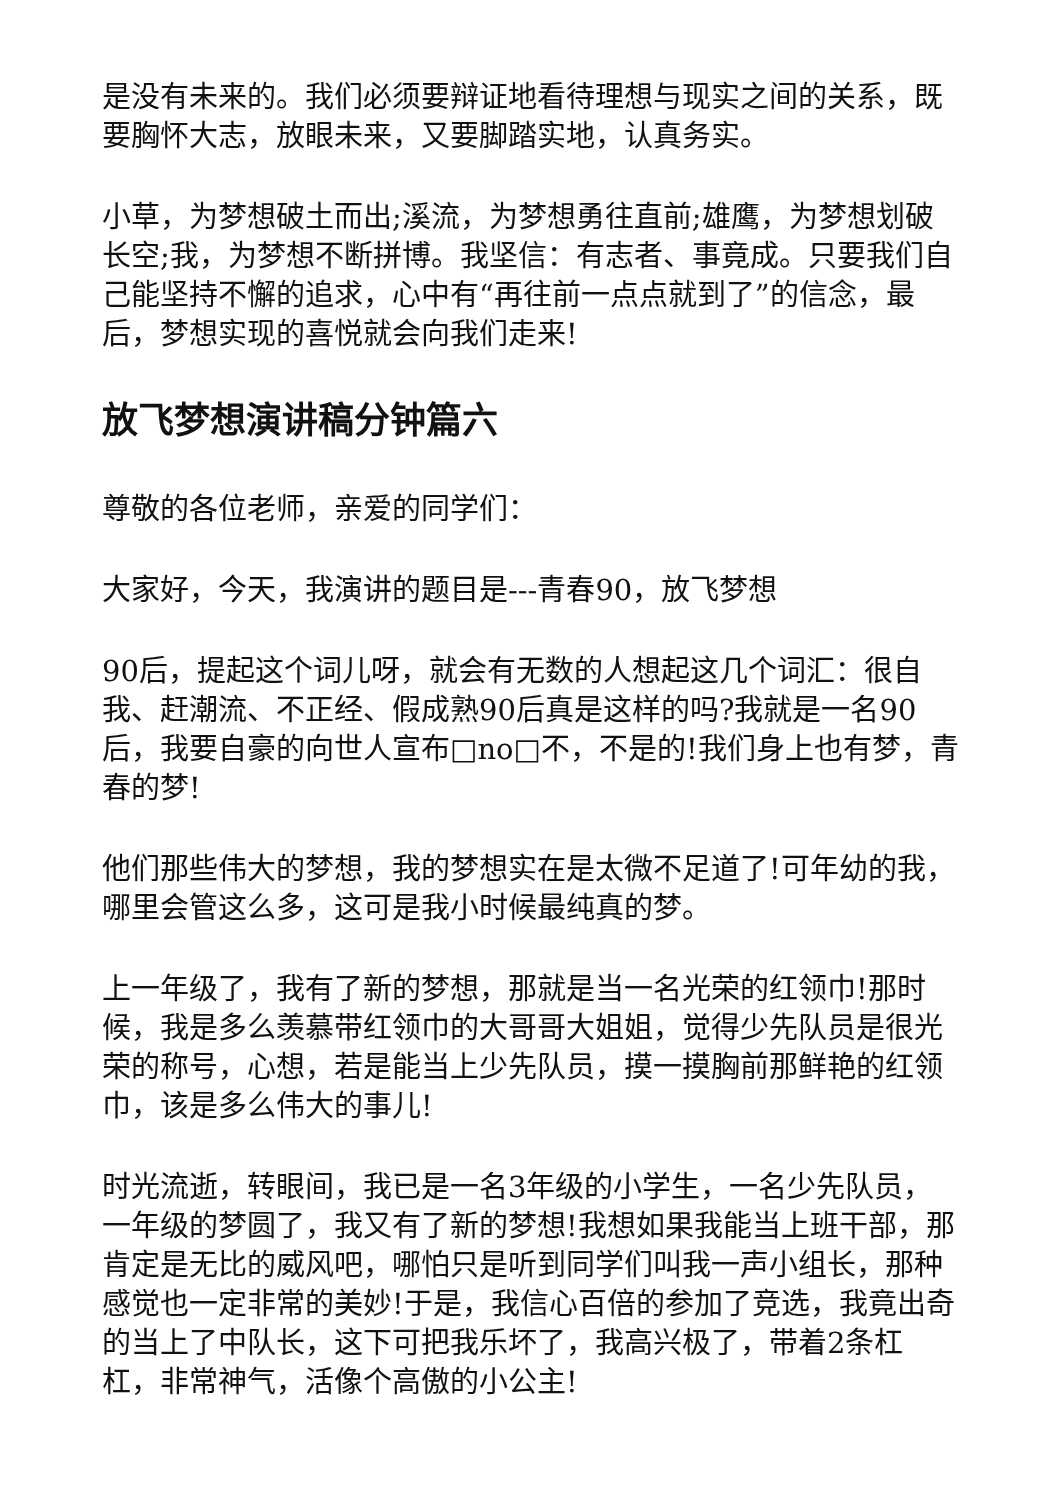是没有未来的。我们必须要辩证地看待理想与现实之间的关系，既要胸怀大志，放眼未来，又要脚踏实地，认真务实。
小草，为梦想破土而出;溪流，为梦想勇往直前;雄鹰，为梦想划破长空;我，为梦想不断拼博。我坚信：有志者、事竟成。只要我们自己能坚持不懈的追求，心中有“再往前一点点就到了”的信念，最后，梦想实现的喜悦就会向我们走来!
放飞梦想演讲稿分钟篇六
尊敬的各位老师，亲爱的同学们：
大家好，今天，我演讲的题目是---青春90，放飞梦想
90后，提起这个词儿呀，就会有无数的人想起这几个词汇：很自我、赶潮流、不正经、假成熟90后真是这样的吗?我就是一名90后，我要自豪的向世人宣布□no□不，不是的!我们身上也有梦，青春的梦!
他们那些伟大的梦想，我的梦想实在是太微不足道了!可年幼的我，哪里会管这么多，这可是我小时候最纯真的梦。
上一年级了，我有了新的梦想，那就是当一名光荣的红领巾!那时候，我是多么羡慕带红领巾的大哥哥大姐姐，觉得少先队员是很光荣的称号，心想，若是能当上少先队员，摸一摸胸前那鲜艳的红领巾，该是多么伟大的事儿!
时光流逝，转眼间，我已是一名3年级的小学生，一名少先队员，一年级的梦圆了，我又有了新的梦想!我想如果我能当上班干部，那肯定是无比的威风吧，哪怕只是听到同学们叫我一声小组长，那种感觉也一定非常的美妙!于是，我信心百倍的参加了竞选，我竟出奇的当上了中队长，这下可把我乐坏了，我高兴极了，带着2条杠杠，非常神气，活像个高傲的小公主!